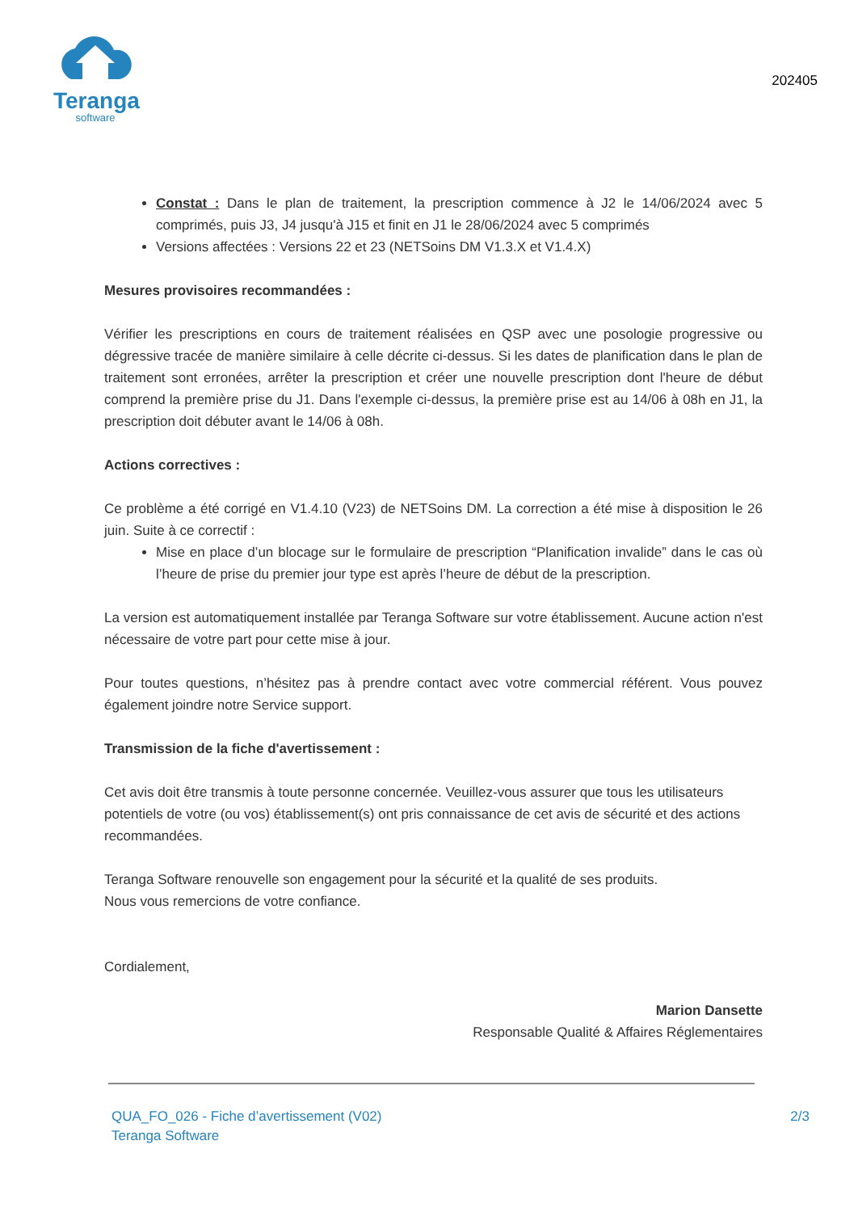Teranga
software
202405
Constat : Dans le plan de traitement, la prescription commence à J2 le 14/06/2024 avec 5 comprimés, puis J3, J4 jusqu'à J15 et finit en J1 le 28/06/2024 avec 5 comprimés
Versions affectées : Versions 22 et 23 (NETSoins DM V1.3.X et V1.4.X)
Mesures provisoires recommandées :
Vérifier les prescriptions en cours de traitement réalisées en QSP avec une posologie progressive ou dégressive tracée de manière similaire à celle décrite ci-dessus. Si les dates de planification dans le plan de traitement sont erronées, arrêter la prescription et créer une nouvelle prescription dont l'heure de début comprend la première prise du J1. Dans l'exemple ci-dessus, la première prise est au 14/06 à 08h en J1, la prescription doit débuter avant le 14/06 à 08h.
Actions correctives :
Ce problème a été corrigé en V1.4.10 (V23) de NETSoins DM. La correction a été mise à disposition le 26 juin. Suite à ce correctif :
Mise en place d’un blocage sur le formulaire de prescription “Planification invalide” dans le cas où l’heure de prise du premier jour type est après l’heure de début de la prescription.
La version est automatiquement installée par Teranga Software sur votre établissement. Aucune action n'est nécessaire de votre part pour cette mise à jour.
Pour toutes questions, n’hésitez pas à prendre contact avec votre commercial référent. Vous pouvez également joindre notre Service support.
Transmission de la fiche d'avertissement :
Cet avis doit être transmis à toute personne concernée. Veuillez-vous assurer que tous les utilisateurs potentiels de votre (ou vos) établissement(s) ont pris connaissance de cet avis de sécurité et des actions recommandées.
Teranga Software renouvelle son engagement pour la sécurité et la qualité de ses produits.
Nous vous remercions de votre confiance.
Cordialement,
Marion Dansette
Responsable Qualité & Affaires Réglementaires
QUA_FO_026 - Fiche d’avertissement (V02)
Teranga Software
2/3